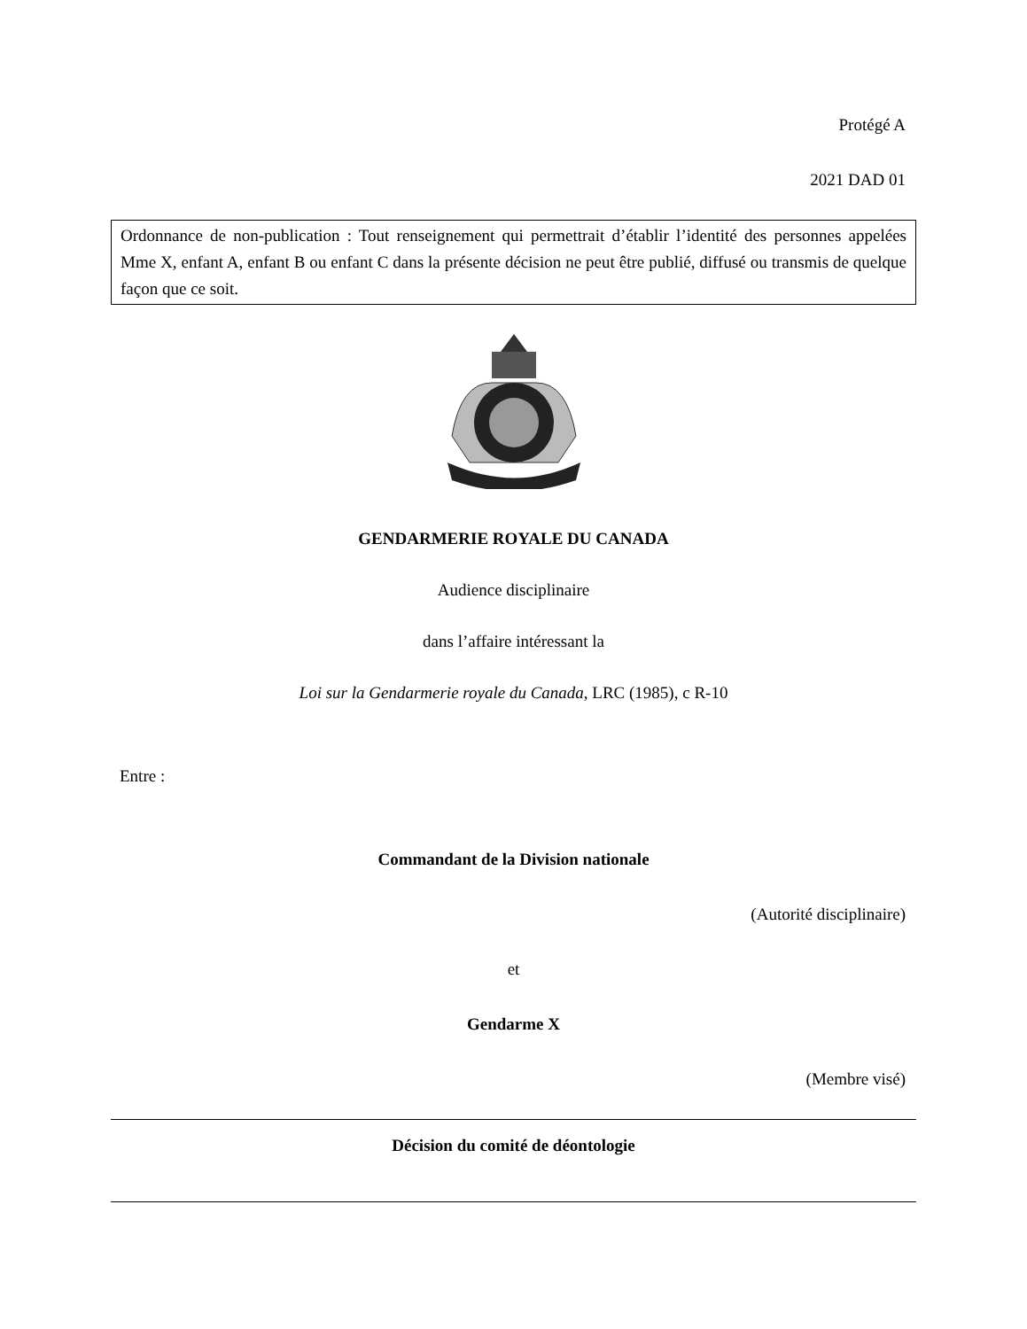Protégé A
2021 DAD 01
Ordonnance de non-publication : Tout renseignement qui permettrait d’établir l’identité des personnes appelées Mme X, enfant A, enfant B ou enfant C dans la présente décision ne peut être publié, diffusé ou transmis de quelque façon que ce soit.
GENDARMERIE ROYALE DU CANADA
Audience disciplinaire
dans l’affaire intéressant la
Loi sur la Gendarmerie royale du Canada, LRC (1985), c R-10
Entre :
Commandant de la Division nationale
(Autorité disciplinaire)
et
Gendarme X
(Membre visé)
Décision du comité de déontologie